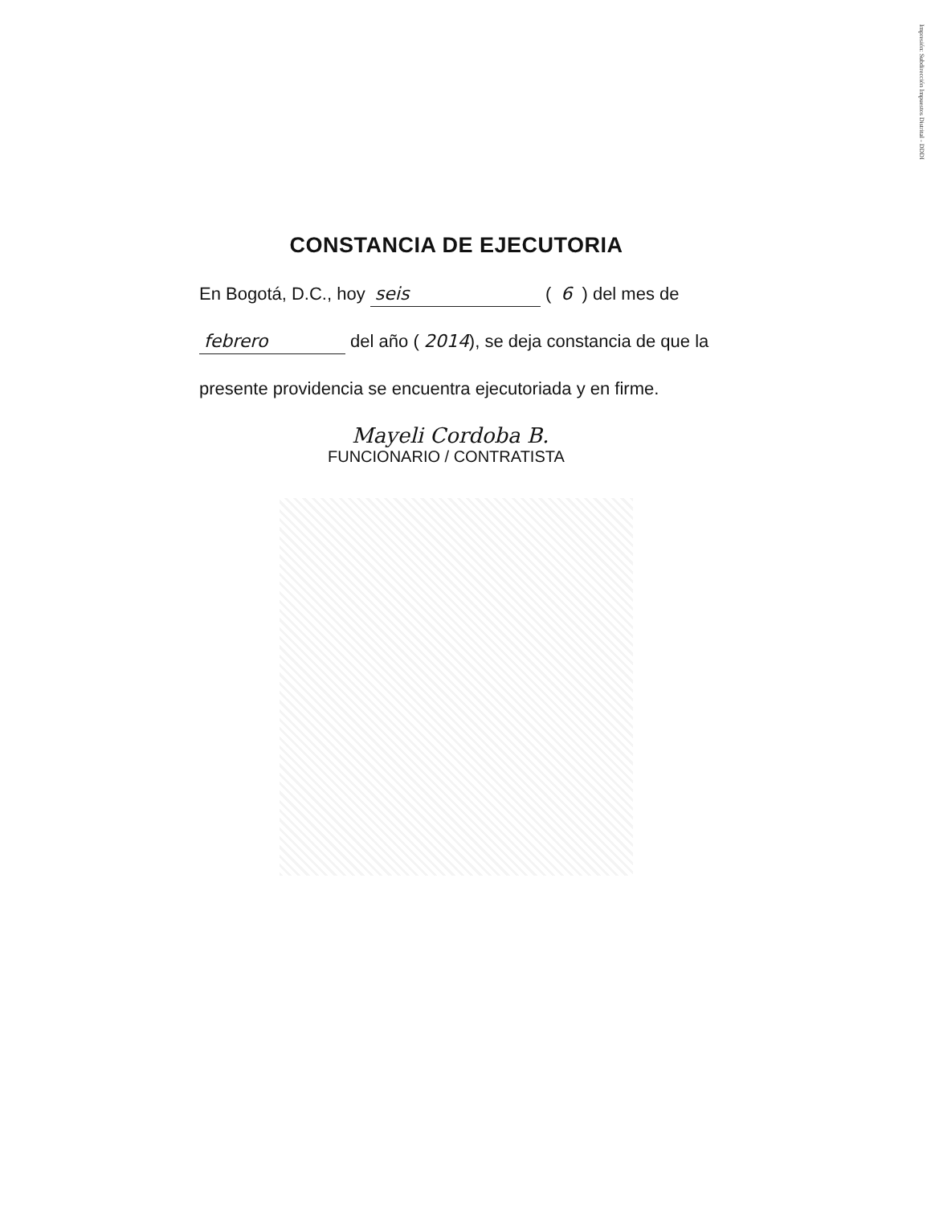Impresión: Subdirección Impuestos Distrital - DDDI
CONSTANCIA DE EJECUTORIA
En Bogotá, D.C., hoy seis ( 6 ) del mes de
febrero del año ( 2014), se deja constancia de que la
presente providencia se encuentra ejecutoriada y en firme.
Mayeli Cordoba B.
FUNCIONARIO / CONTRATISTA